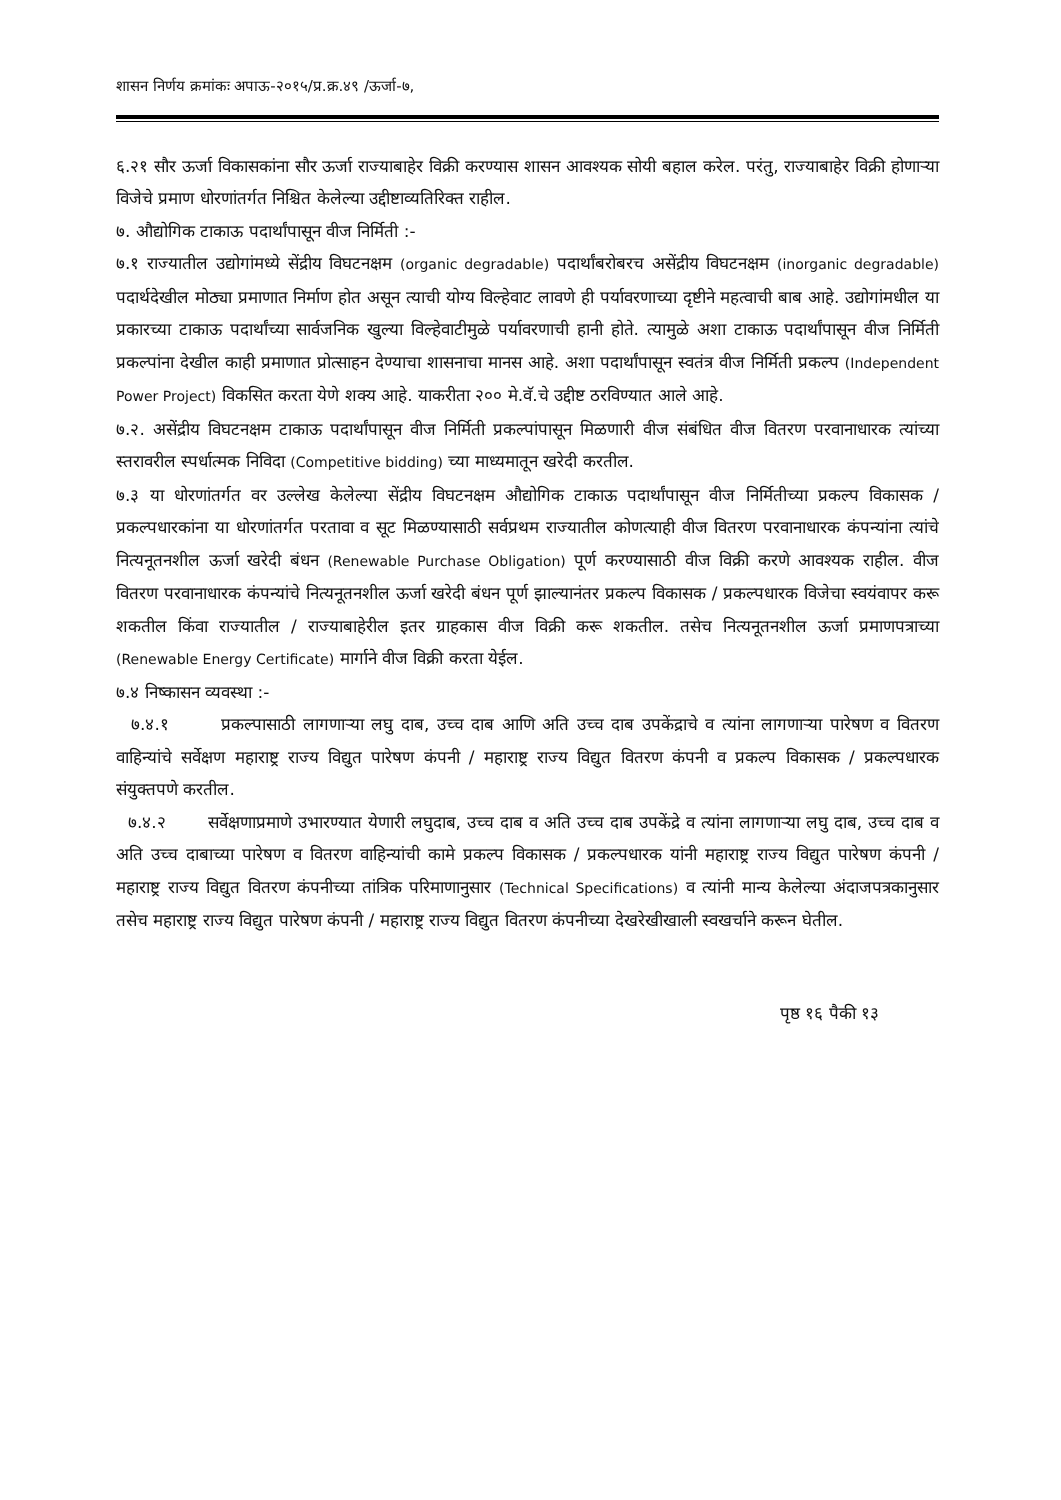शासन निर्णय क्रमांकः अपाऊ-२०१५/प्र.क्र.४९ /ऊर्जा-७,
६.२१ सौर ऊर्जा विकासकांना सौर ऊर्जा राज्याबाहेर विक्री करण्यास शासन आवश्यक सोयी बहाल करेल. परंतु, राज्याबाहेर विक्री होणाऱ्या विजेचे प्रमाण धोरणांतर्गत निश्चित केलेल्या उद्दीष्टाव्यतिरिक्त राहील.
७. औद्योगिक टाकाऊ पदार्थांपासून वीज निर्मिती :-
७.१ राज्यातील उद्योगांमध्ये सेंद्रीय विघटनक्षम (organic degradable) पदार्थांबरोबरच असेंद्रीय विघटनक्षम (inorganic degradable) पदार्थदेखील मोठ्या प्रमाणात निर्माण होत असून त्याची योग्य विल्हेवाट लावणे ही पर्यावरणाच्या दृष्टीने महत्वाची बाब आहे. उद्योगांमधील या प्रकारच्या टाकाऊ पदार्थांच्या सार्वजनिक खुल्या विल्हेवाटीमुळे पर्यावरणाची हानी होते. त्यामुळे अशा टाकाऊ पदार्थांपासून वीज निर्मिती प्रकल्पांना देखील काही प्रमाणात प्रोत्साहन देण्याचा शासनाचा मानस आहे. अशा पदार्थांपासून स्वतंत्र वीज निर्मिती प्रकल्प (Independent Power Project) विकसित करता येणे शक्य आहे. याकरीता २०० मे.वॅ.चे उद्दीष्ट ठरविण्यात आले आहे.
७.२. असेंद्रीय विघटनक्षम टाकाऊ पदार्थांपासून वीज निर्मिती प्रकल्पांपासून मिळणारी वीज संबंधित वीज वितरण परवानाधारक त्यांच्या स्तरावरील स्पर्धात्मक निविदा (Competitive bidding) च्या माध्यमातून खरेदी करतील.
७.३ या धोरणांतर्गत वर उल्लेख केलेल्या सेंद्रीय विघटनक्षम औद्योगिक टाकाऊ पदार्थांपासून वीज निर्मितीच्या प्रकल्प विकासक / प्रकल्पधारकांना या धोरणांतर्गत परतावा व सूट मिळण्यासाठी सर्वप्रथम राज्यातील कोणत्याही वीज वितरण परवानाधारक कंपन्यांना त्यांचे नित्यनूतनशील ऊर्जा खरेदी बंधन (Renewable Purchase Obligation) पूर्ण करण्यासाठी वीज विक्री करणे आवश्यक राहील. वीज वितरण परवानाधारक कंपन्यांचे नित्यनूतनशील ऊर्जा खरेदी बंधन पूर्ण झाल्यानंतर प्रकल्प विकासक / प्रकल्पधारक विजेचा स्वयंवापर करू शकतील किंवा राज्यातील / राज्याबाहेरील इतर ग्राहकास वीज विक्री करू शकतील. तसेच नित्यनूतनशील ऊर्जा प्रमाणपत्राच्या (Renewable Energy Certificate) मार्गाने वीज विक्री करता येईल.
७.४ निष्कासन व्यवस्था :-
७.४.१ प्रकल्पासाठी लागणाऱ्या लघु दाब, उच्च दाब आणि अति उच्च दाब उपकेंद्राचे व त्यांना लागणाऱ्या पारेषण व वितरण वाहिन्यांचे सर्वेक्षण महाराष्ट्र राज्य विद्युत पारेषण कंपनी / महाराष्ट्र राज्य विद्युत वितरण कंपनी व प्रकल्प विकासक / प्रकल्पधारक संयुक्तपणे करतील.
७.४.२ सर्वेक्षणाप्रमाणे उभारण्यात येणारी लघुदाब, उच्च दाब व अति उच्च दाब उपकेंद्रे व त्यांना लागणाऱ्या लघु दाब, उच्च दाब व अति उच्च दाबाच्या पारेषण व वितरण वाहिन्यांची कामे प्रकल्प विकासक / प्रकल्पधारक यांनी महाराष्ट्र राज्य विद्युत पारेषण कंपनी / महाराष्ट्र राज्य विद्युत वितरण कंपनीच्या तांत्रिक परिमाणानुसार (Technical Specifications) व त्यांनी मान्य केलेल्या अंदाजपत्रकानुसार तसेच महाराष्ट्र राज्य विद्युत पारेषण कंपनी / महाराष्ट्र राज्य विद्युत वितरण कंपनीच्या देखरेखीखाली स्वखर्चाने करून घेतील.
पृष्ठ १६ पैकी १३